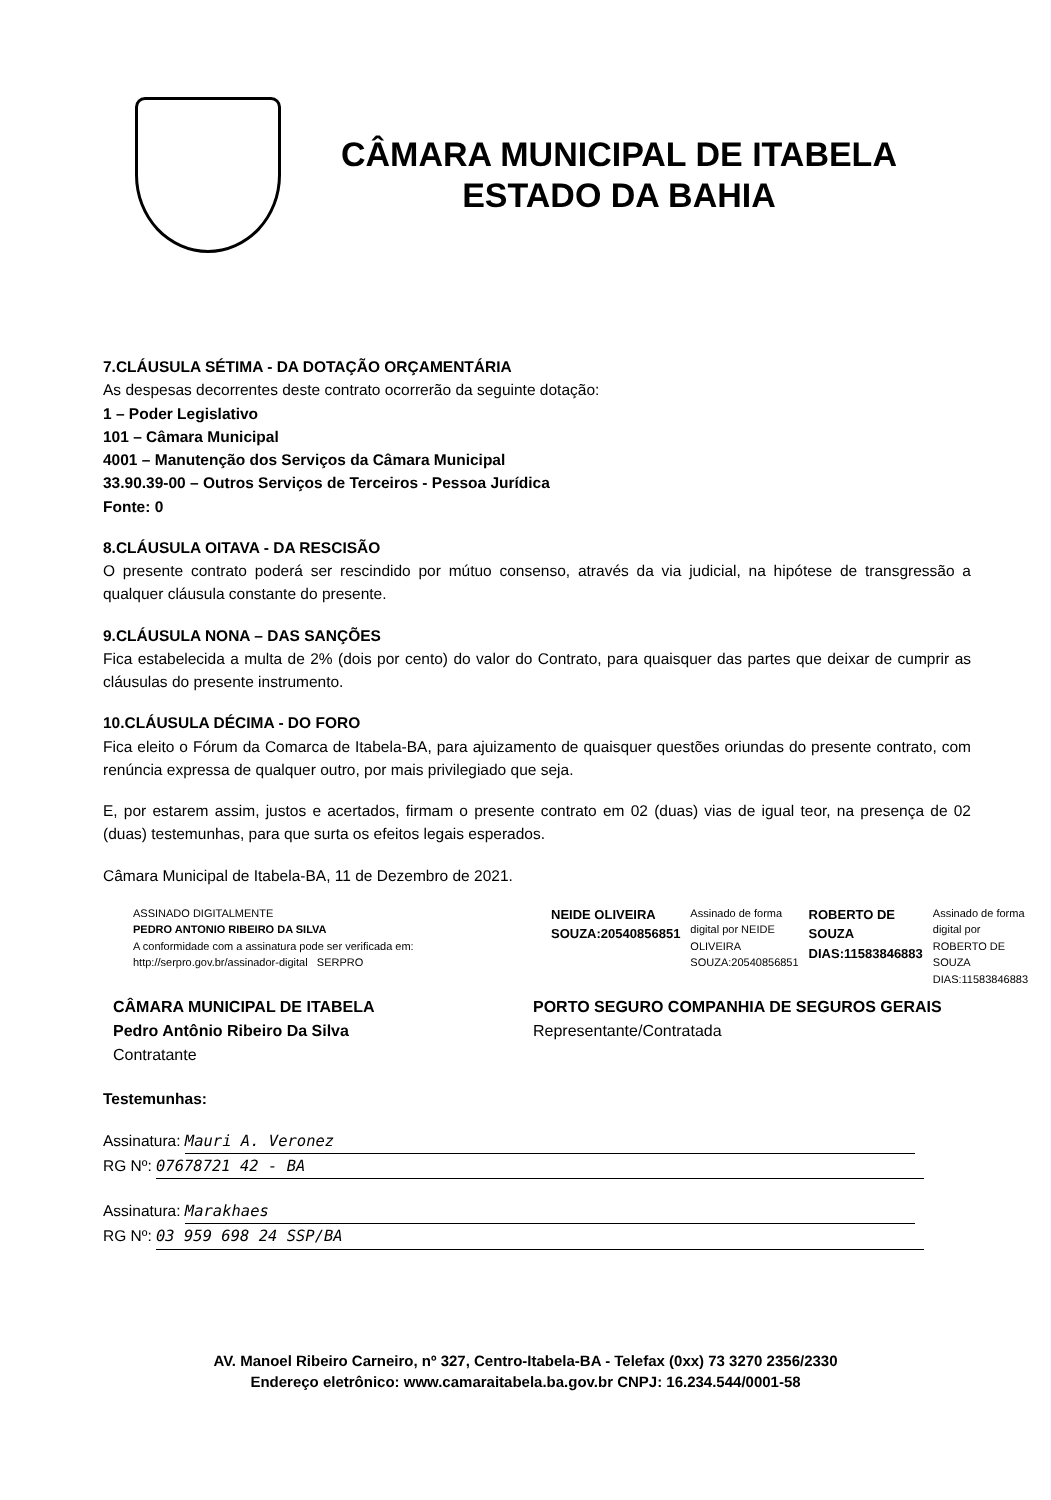CÂMARA MUNICIPAL DE ITABELA
ESTADO DA BAHIA
7.CLÁUSULA SÉTIMA - DA DOTAÇÃO ORÇAMENTÁRIA
As despesas decorrentes deste contrato ocorrerão da seguinte dotação:
1 – Poder Legislativo
101 – Câmara Municipal
4001 – Manutenção dos Serviços da Câmara Municipal
33.90.39-00 – Outros Serviços de Terceiros - Pessoa Jurídica
Fonte: 0
8.CLÁUSULA OITAVA - DA RESCISÃO
O presente contrato poderá ser rescindido por mútuo consenso, através da via judicial, na hipótese de transgressão a qualquer cláusula constante do presente.
9.CLÁUSULA NONA – DAS SANÇÕES
Fica estabelecida a multa de 2% (dois por cento) do valor do Contrato, para quaisquer das partes que deixar de cumprir as cláusulas do presente instrumento.
10.CLÁUSULA DÉCIMA - DO FORO
Fica eleito o Fórum da Comarca de Itabela-BA, para ajuizamento de quaisquer questões oriundas do presente contrato, com renúncia expressa de qualquer outro, por mais privilegiado que seja.
E, por estarem assim, justos e acertados, firmam o presente contrato em 02 (duas) vias de igual teor, na presença de 02 (duas) testemunhas, para que surta os efeitos legais esperados.
Câmara Municipal de Itabela-BA, 11 de Dezembro de 2021.
ASSINADO DIGITALMENTE
PEDRO ANTONIO RIBEIRO DA SILVA
A conformidade com a assinatura pode ser verificada em:
http://serpro.gov.br/assinador-digital SERPRO
NEIDE OLIVEIRA SOUZA:20540856851
Assinado de forma digital por NEIDE OLIVEIRA SOUZA:20540856851
ROBERTO DE SOUZA DIAS:11583846883
Assinado de forma digital por ROBERTO DE SOUZA DIAS:11583846883
CÂMARA MUNICIPAL DE ITABELA
Pedro Antônio Ribeiro Da Silva
Contratante
PORTO SEGURO COMPANHIA DE SEGUROS GERAIS
Representante/Contratada
Testemunhas:
Assinatura: Mauri A. Veronez
RG Nº: 07678721 42 - BA
Assinatura: Marakhaes
RG Nº: 03 959 698 24 SSP/BA
AV. Manoel Ribeiro Carneiro, nº 327, Centro-Itabela-BA - Telefax (0xx) 73 3270 2356/2330
Endereço eletrônico: www.camaraitabela.ba.gov.br CNPJ: 16.234.544/0001-58